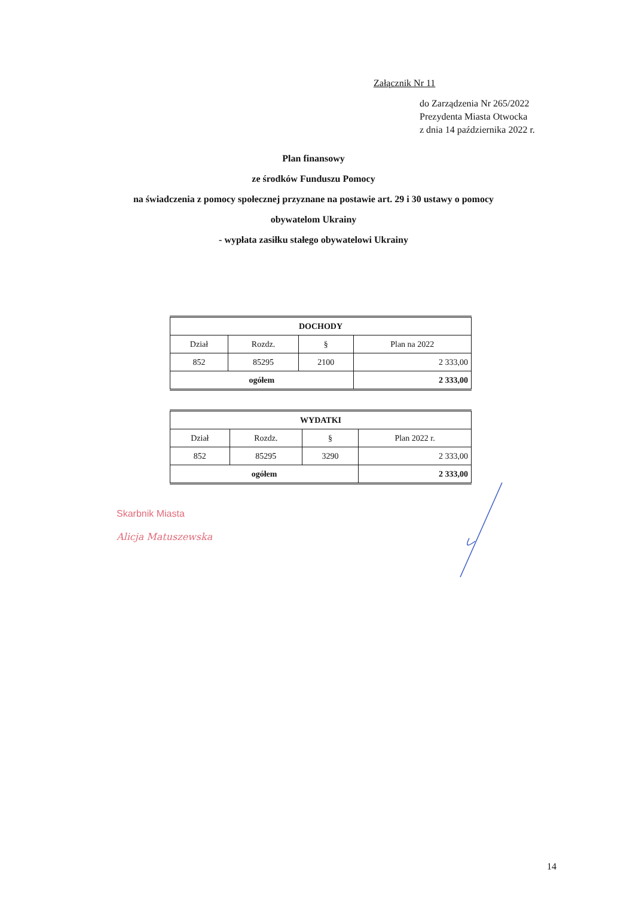Załącznik Nr 11
do Zarządzenia Nr 265/2022
Prezydenta Miasta Otwocka
z dnia 14 października 2022 r.
Plan finansowy
ze środków Funduszu Pomocy
na świadczenia z pomocy społecznej przyznane na postawie art. 29 i 30 ustawy o pomocy
obywatelom Ukrainy
- wypłata zasiłku stałego obywatelowi Ukrainy
| DOCHODY | | | |
| --- | --- | --- | --- |
| Dział | Rozdz. | § | Plan na 2022 |
| 852 | 85295 | 2100 | 2 333,00 |
| ogółem | | | 2 333,00 |
| WYDATKI | | | |
| --- | --- | --- | --- |
| Dział | Rozdz. | § | Plan 2022 r. |
| 852 | 85295 | 3290 | 2 333,00 |
| ogółem | | | 2 333,00 |
Skarbnik Miasta
Alicja Matuszewska
14